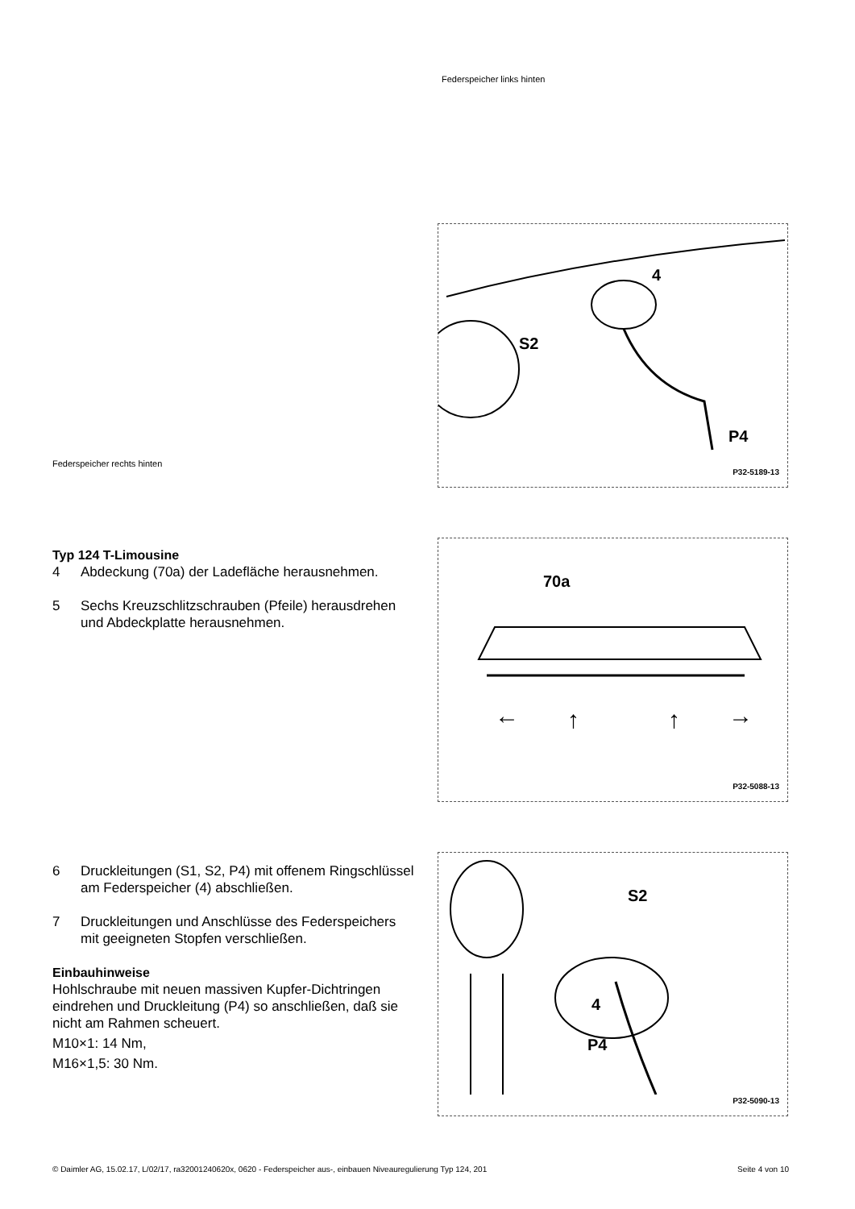Federspeicher links hinten
Federspeicher rechts hinten
S2
4
P4
P32-5189-13
70a
←
↑
↑
→
P32-5088-13
S2
4
P4
P32-5090-13
Typ 124 T-Limousine
4 Abdeckung (70a) der Ladefläche herausnehmen.
5 Sechs Kreuzschlitzschrauben (Pfeile) herausdrehen und Abdeckplatte herausnehmen.
6 Druckleitungen (S1, S2, P4) mit offenem Ringschlüssel am Federspeicher (4) abschließen.
7 Druckleitungen und Anschlüsse des Federspeichers mit geeigneten Stopfen verschließen.
Einbauhinweise
Hohlschraube mit neuen massiven Kupfer-Dichtringen eindrehen und Druckleitung (P4) so anschließen, daß sie nicht am Rahmen scheuert.
M10×1: 14 Nm,
M16×1,5: 30 Nm.
© Daimler AG, 15.02.17, L/02/17, ra32001240620x, 0620 - Federspeicher aus-, einbauen Niveauregulierung Typ 124, 201 Seite 4 von 10